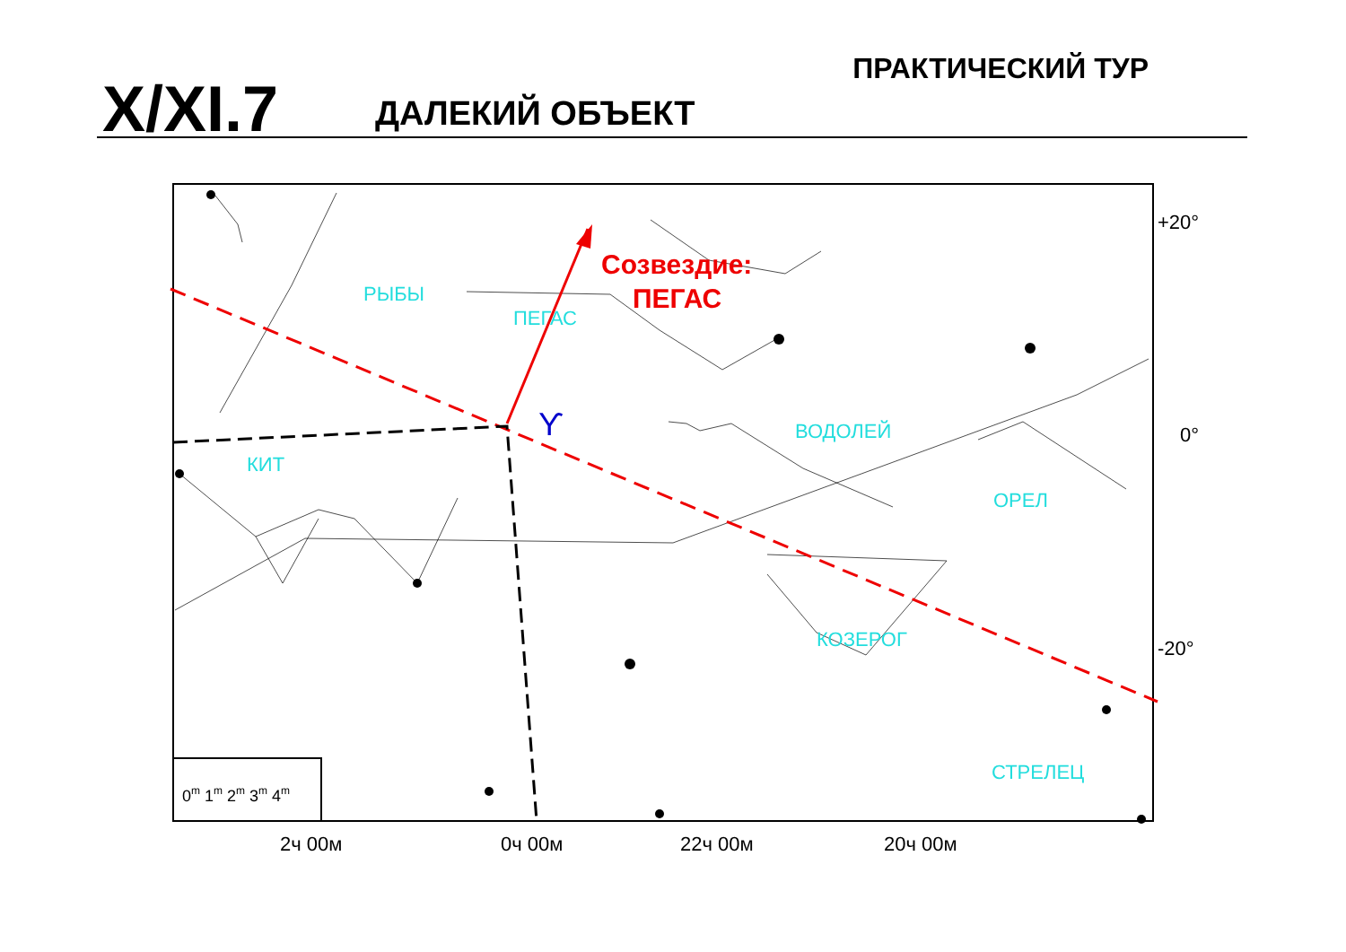X/XI.7 ДАЛЕКИЙ ОБЪЕКТ
ПРАКТИЧЕСКИЙ ТУР
РЫБЫ
ПЕГАС
КИТ
ВОДОЛЕЙ
ОРЕЛ
КОЗЕРОГ
СТРЕЛЕЦ
Созвездие:
ПЕГАС
ϒ
+20°
0°
-20°
2ч 00м
0ч 00м
22ч 00м
20ч 00м
0m 1m 2m 3m 4m